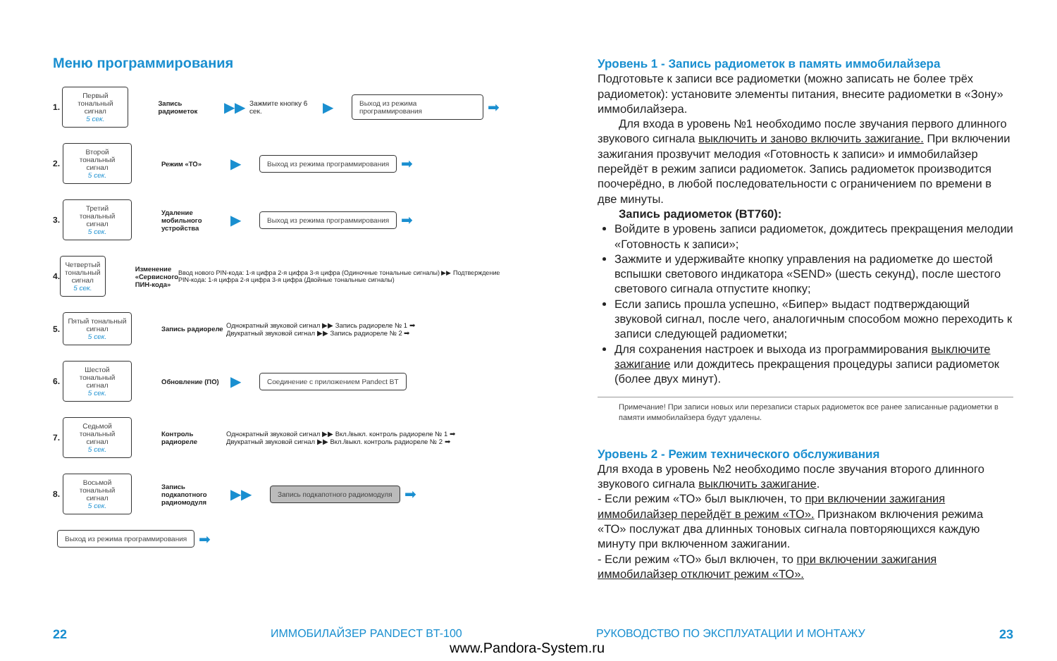Меню программирования
1.
Первый тональный сигнал
5 сек.
Запись радиометок ▶▶ Зажмите кнопку 6 сек. ▶
Выход из режима программирования
➡
2.
Второй тональный сигнал
5 сек.
Режим «ТО» ▶
Выход из режима программирования
➡
3.
Третий тональный сигнал
5 сек.
Удаление мобильного устройства ▶
Выход из режима программирования
➡
4.
Четвертый тональный сигнал
5 сек.
Изменение «Сервисного ПИН-кода» Ввод нового PIN-кода: 1-я цифра 2-я цифра 3-я цифра (Одиночные тональные сигналы) ▶▶ Подтверждение PIN-кода: 1-я цифра 2-я цифра 3-я цифра (Двойные тональные сигналы)
5.
Пятый тональный сигнал
5 сек.
Запись радиореле Однократный звуковой сигнал ▶▶ Запись радиореле № 1 ➡
Двукратный звуковой сигнал ▶▶ Запись радиореле № 2 ➡
6.
Шестой тональный сигнал
5 сек.
Обновление (ПО) ▶
Соединение с приложением Pandect BT
7.
Седьмой тональный сигнал
5 сек.
Контроль радиореле Однократный звуковой сигнал ▶▶ Вкл./выкл. контроль радиореле № 1 ➡
Двукратный звуковой сигнал ▶▶ Вкл./выкл. контроль радиореле № 2 ➡
8.
Восьмой тональный сигнал
5 сек.
Запись подкапотного радиомодуля ▶▶
Запись подкапотного радиомодуля
➡
Выход из режима программирования
➡
Уровень 1 - Запись радиометок в память иммобилайзера
Подготовьте к записи все радиометки (можно записать не более трёх радиометок): установите элементы питания, внесите радиометки в «Зону» иммобилайзера.
Для входа в уровень №1 необходимо после звучания первого длинного звукового сигнала выключить и заново включить зажигание. При включении зажигания прозвучит мелодия «Готовность к записи» и иммобилайзер перейдёт в режим записи радиометок. Запись радиометок производится поочерёдно, в любой последовательности с ограничением по времени в две минуты.
Запись радиометок (BT760):
Войдите в уровень записи радиометок, дождитесь прекращения мелодии «Готовность к записи»;
Зажмите и удерживайте кнопку управления на радиометке до шестой вспышки светового индикатора «SEND» (шесть секунд), после шестого светового сигнала отпустите кнопку;
Если запись прошла успешно, «Бипер» выдаст подтверждающий звуковой сигнал, после чего, аналогичным способом можно переходить к записи следующей радиометки;
Для сохранения настроек и выхода из программирования выключите зажигание или дождитесь прекращения процедуры записи радиометок (более двух минут).
Примечание! При записи новых или перезаписи старых радиометок все ранее записанные радиометки в памяти иммобилайзера будут удалены.
Уровень 2 - Режим технического обслуживания
Для входа в уровень №2 необходимо после звучания второго длинного звукового сигнала выключить зажигание.
- Если режим «ТО» был выключен, то при включении зажигания иммобилайзер перейдёт в режим «ТО». Признаком включения режима «ТО» послужат два длинных тоновых сигнала повторяющихся каждую минуту при включенном зажигании.
- Если режим «ТО» был включен, то при включении зажигания иммобилайзер отключит режим «ТО».
22 ИММОБИЛАЙЗЕР PANDECT BT-100
РУКОВОДСТВО ПО ЭКСПЛУАТАЦИИ И МОНТАЖУ
23
www.Pandora-System.ru